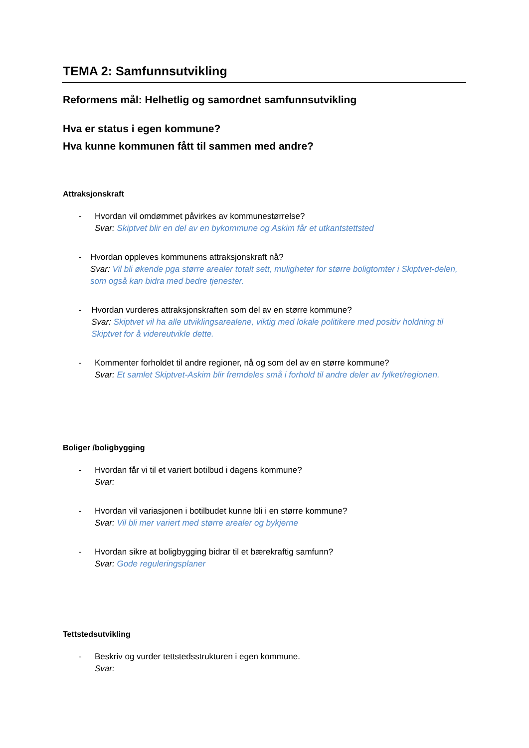TEMA 2: Samfunnsutvikling
Reformens mål: Helhetlig og samordnet samfunnsutvikling
Hva er status i egen kommune?
Hva kunne kommunen fått til sammen med andre?
Attraksjonskraft
- Hvordan vil omdømmet påvirkes av kommunestørrelse?
Svar: Skiptvet blir en del av en bykommune og Askim får et utkantstettsted
- Hvordan oppleves kommunens attraksjonskraft nå?
Svar: Vil bli økende pga større arealer totalt sett, muligheter for større boligtomter i Skiptvet-delen, som også kan bidra med bedre tjenester.
- Hvordan vurderes attraksjonskraften som del av en større kommune?
Svar: Skiptvet vil ha alle utviklingsarealene, viktig med lokale politikere med positiv holdning til Skiptvet for å videreutvikle dette.
- Kommenter forholdet til andre regioner, nå og som del av en større kommune?
Svar: Et samlet Skiptvet-Askim blir fremdeles små i forhold til andre deler av fylket/regionen.
Boliger /boligbygging
- Hvordan får vi til et variert botilbud i dagens kommune?
Svar:
- Hvordan vil variasjonen i botilbudet kunne bli i en større kommune?
Svar: Vil bli mer variert med større arealer og bykjerne
- Hvordan sikre at boligbygging bidrar til et bærekraftig samfunn?
Svar: Gode reguleringsplaner
Tettstedsutvikling
- Beskriv og vurder tettstedsstrukturen i egen kommune.
Svar: